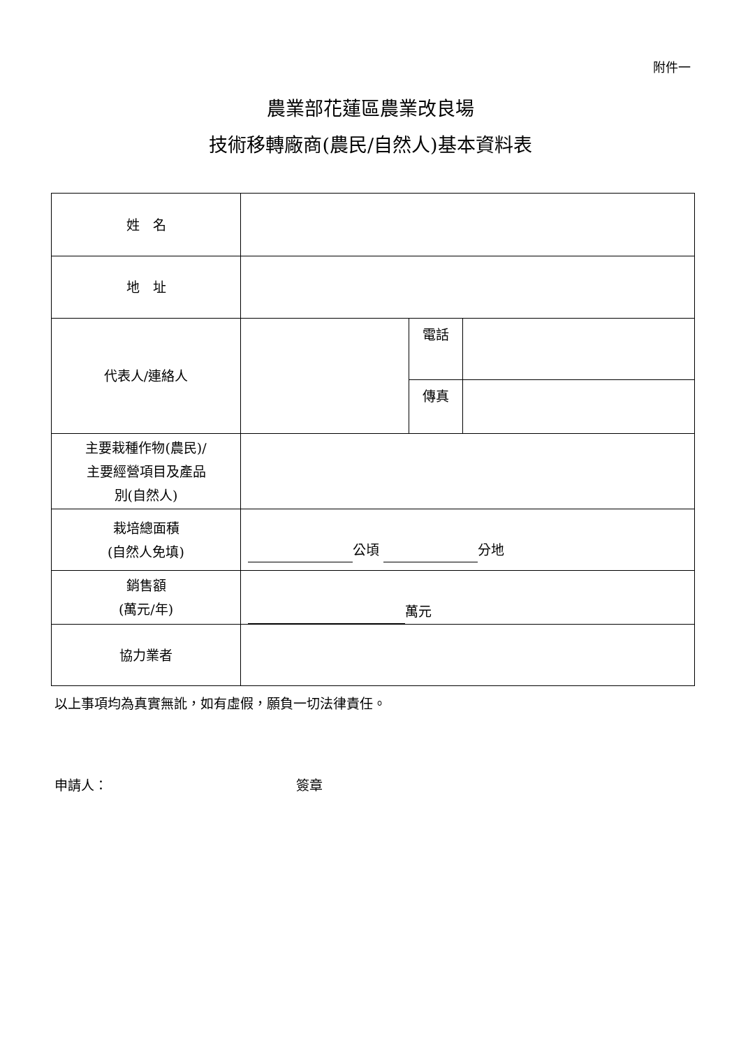附件一
農業部花蓮區農業改良場
技術移轉廠商(農民/自然人)基本資料表
| 姓 名 | | | |
| 地 址 | | | |
| 代表人/連絡人 | | 電話 | |
| | | 傳真 | |
| 主要栽種作物(農民)/ 主要經營項目及產品 別(自然人) | | | |
| 栽培總面積 (自然人免填) | 公頃 分地 | | |
| 銷售額 (萬元/年) | 萬元 | | |
| 協力業者 | | | |
以上事項均為真實無訛，如有虛假，願負一切法律責任。
申請人： 簽章